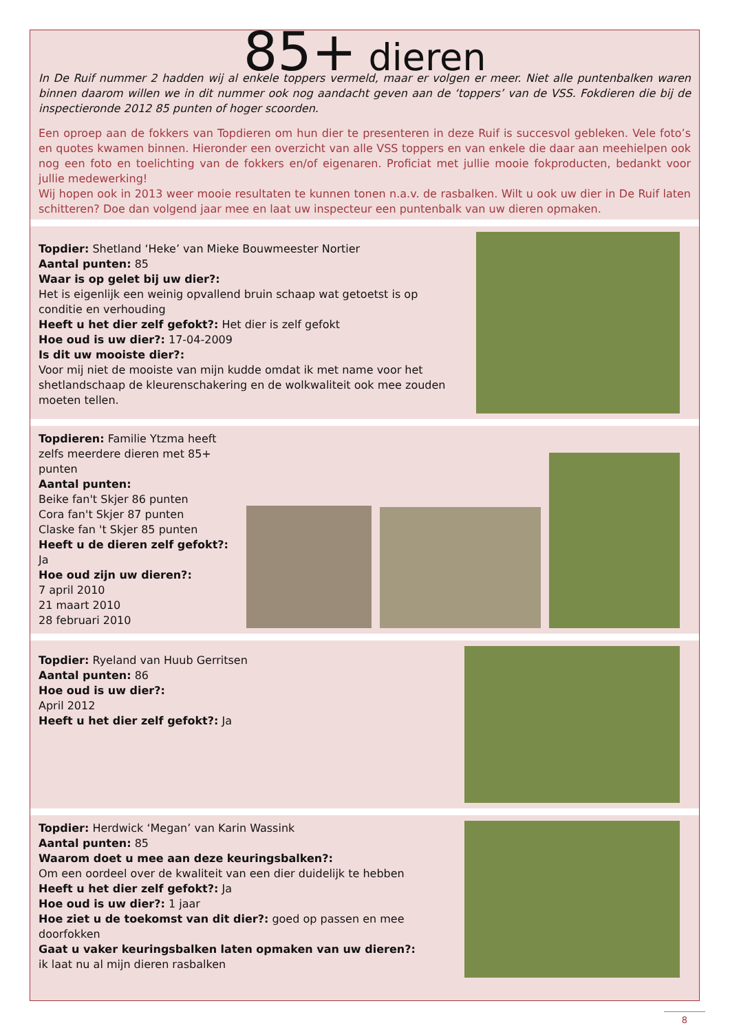85+ dieren
In De Ruif nummer 2 hadden wij al enkele toppers vermeld, maar er volgen er meer. Niet alle puntenbalken waren binnen daarom willen we in dit nummer ook nog aandacht geven aan de ‘toppers’ van de VSS. Fokdieren die bij de inspectieronde 2012 85 punten of hoger scoorden.
Een oproep aan de fokkers van Topdieren om hun dier te presenteren in deze Ruif is succesvol gebleken. Vele foto’s en quotes kwamen binnen. Hieronder een overzicht van alle VSS toppers en van enkele die daar aan meehielpen ook nog een foto en toelichting van de fokkers en/of eigenaren. Proficiat met jullie mooie fokproducten, bedankt voor jullie medewerking!
Wij hopen ook in 2013 weer mooie resultaten te kunnen tonen n.a.v. de rasbalken. Wilt u ook uw dier in De Ruif laten schitteren? Doe dan volgend jaar mee en laat uw inspecteur een puntenbalk van uw dieren opmaken.
Topdier: Shetland ‘Heke’ van Mieke Bouwmeester Nortier
Aantal punten: 85
Waar is op gelet bij uw dier?:
Het is eigenlijk een weinig opvallend bruin schaap wat getoetst is op conditie en verhouding
Heeft u het dier zelf gefokt?: Het dier is zelf gefokt
Hoe oud is uw dier?: 17-04-2009
Is dit uw mooiste dier?:
Voor mij niet de mooiste van mijn kudde omdat ik met name voor het shetlandschaap de kleurenschakering en de wolkwaliteit ook mee zouden moeten tellen.
Topdieren: Familie Ytzma heeft zelfs meerdere dieren met 85+ punten
Aantal punten:
Beike fan't Skjer 86 punten
Cora fan't Skjer 87 punten
Claske fan 't Skjer 85 punten
Heeft u de dieren zelf gefokt?: Ja
Hoe oud zijn uw dieren?:
7 april 2010
21 maart 2010
28 februari 2010
Topdier: Ryeland van Huub Gerritsen
Aantal punten: 86
Hoe oud is uw dier?:
April 2012
Heeft u het dier zelf gefokt?: Ja
Topdier: Herdwick ‘Megan’ van Karin Wassink
Aantal punten: 85
Waarom doet u mee aan deze keuringsbalken?:
Om een oordeel over de kwaliteit van een dier duidelijk te hebben
Heeft u het dier zelf gefokt?: Ja
Hoe oud is uw dier?: 1 jaar
Hoe ziet u de toekomst van dit dier?: goed op passen en mee doorfokken
Gaat u vaker keuringsbalken laten opmaken van uw dieren?:
ik laat nu al mijn dieren rasbalken
8